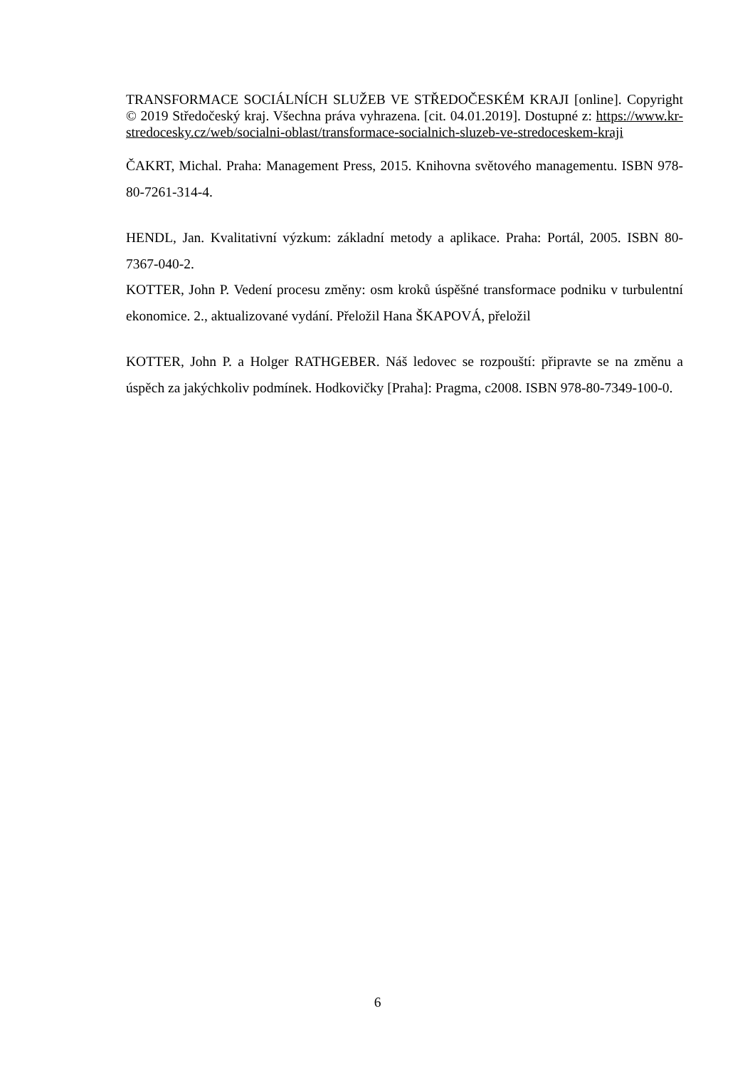TRANSFORMACE SOCIÁLNÍCH SLUŽEB VE STŘEDOČESKÉM KRAJI [online]. Copyright © 2019 Středočeský kraj. Všechna práva vyhrazena. [cit. 04.01.2019]. Dostupné z: https://www.kr-stredocesky.cz/web/socialni-oblast/transformace-socialnich-sluzeb-ve-stredoceskem-kraji
ČAKRT, Michal. Praha: Management Press, 2015. Knihovna světového managementu. ISBN 978-80-7261-314-4.
HENDL, Jan. Kvalitativní výzkum: základní metody a aplikace. Praha: Portál, 2005. ISBN 80-7367-040-2.
KOTTER, John P. Vedení procesu změny: osm kroků úspěšné transformace podniku v turbulentní ekonomice. 2., aktualizované vydání. Přeložil Hana ŠKAPOVÁ, přeložil
KOTTER, John P. a Holger RATHGEBER. Náš ledovec se rozpouští: připravte se na změnu a úspěch za jakýchkoliv podmínek. Hodkovičky [Praha]: Pragma, c2008. ISBN 978-80-7349-100-0.
6